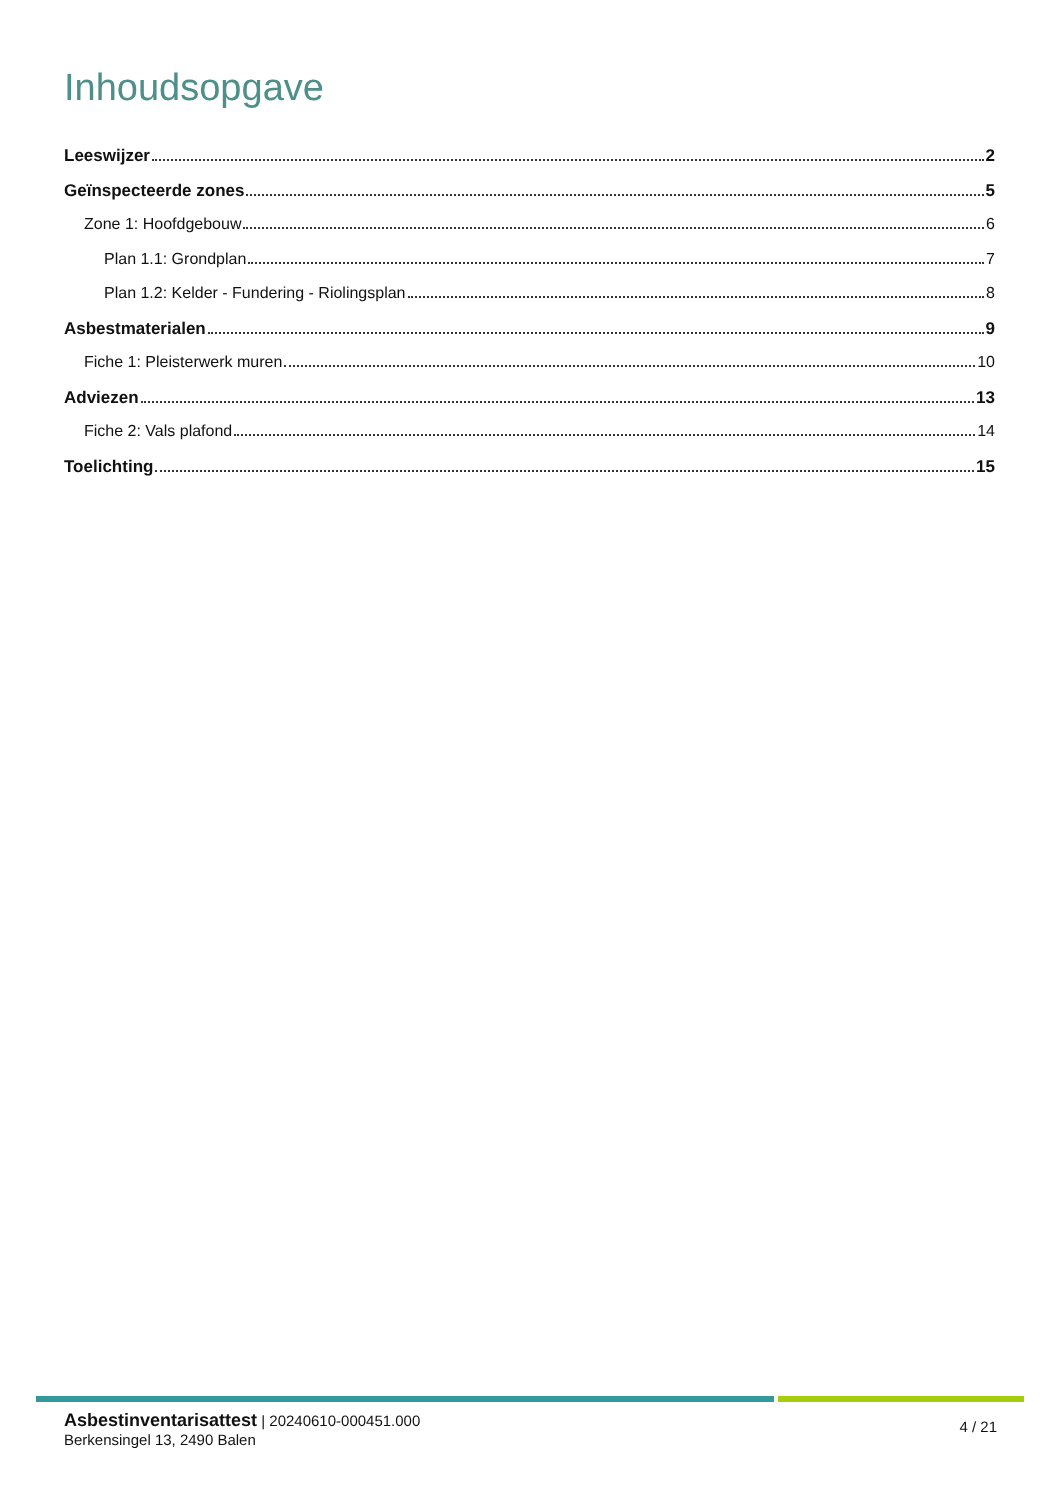Inhoudsopgave
Leeswijzer 2
Geïnspecteerde zones 5
Zone 1: Hoofdgebouw 6
Plan 1.1: Grondplan 7
Plan 1.2: Kelder - Fundering - Riolingsplan 8
Asbestmaterialen 9
Fiche 1: Pleisterwerk muren 10
Adviezen 13
Fiche 2: Vals plafond 14
Toelichting 15
Asbestinventarisattest | 20240610-000451.000
Berkensingel 13, 2490 Balen
4 / 21